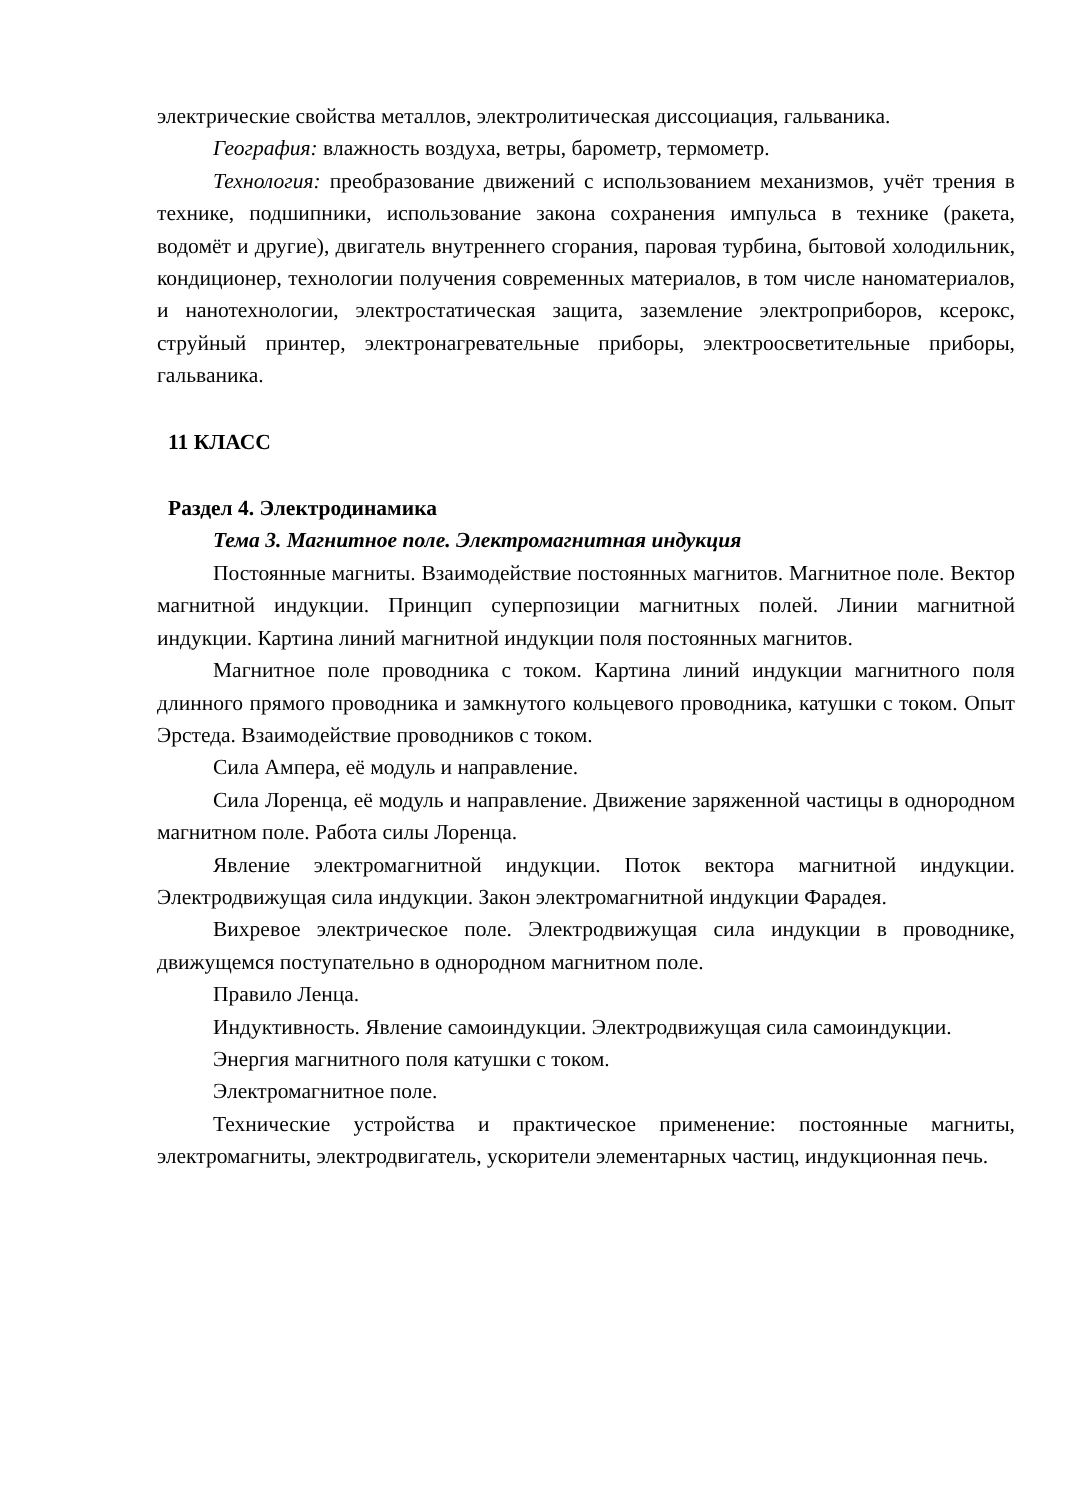электрические свойства металлов, электролитическая диссоциация, гальваника.
География: влажность воздуха, ветры, барометр, термометр.
Технология: преобразование движений с использованием механизмов, учёт трения в технике, подшипники, использование закона сохранения импульса в технике (ракета, водомёт и другие), двигатель внутреннего сгорания, паровая турбина, бытовой холодильник, кондиционер, технологии получения современных материалов, в том числе наноматериалов, и нанотехнологии, электростатическая защита, заземление электроприборов, ксерокс, струйный принтер, электронагревательные приборы, электроосветительные приборы, гальваника.
11 КЛАСС
Раздел 4. Электродинамика
Тема 3. Магнитное поле. Электромагнитная индукция
Постоянные магниты. Взаимодействие постоянных магнитов. Магнитное поле. Вектор магнитной индукции. Принцип суперпозиции магнитных полей. Линии магнитной индукции. Картина линий магнитной индукции поля постоянных магнитов.
Магнитное поле проводника с током. Картина линий индукции магнитного поля длинного прямого проводника и замкнутого кольцевого проводника, катушки с током. Опыт Эрстеда. Взаимодействие проводников с током.
Сила Ампера, её модуль и направление.
Сила Лоренца, её модуль и направление. Движение заряженной частицы в однородном магнитном поле. Работа силы Лоренца.
Явление электромагнитной индукции. Поток вектора магнитной индукции. Электродвижущая сила индукции. Закон электромагнитной индукции Фарадея.
Вихревое электрическое поле. Электродвижущая сила индукции в проводнике, движущемся поступательно в однородном магнитном поле.
Правило Ленца.
Индуктивность. Явление самоиндукции. Электродвижущая сила самоиндукции.
Энергия магнитного поля катушки с током.
Электромагнитное поле.
Технические устройства и практическое применение: постоянные магниты, электромагниты, электродвигатель, ускорители элементарных частиц, индукционная печь.